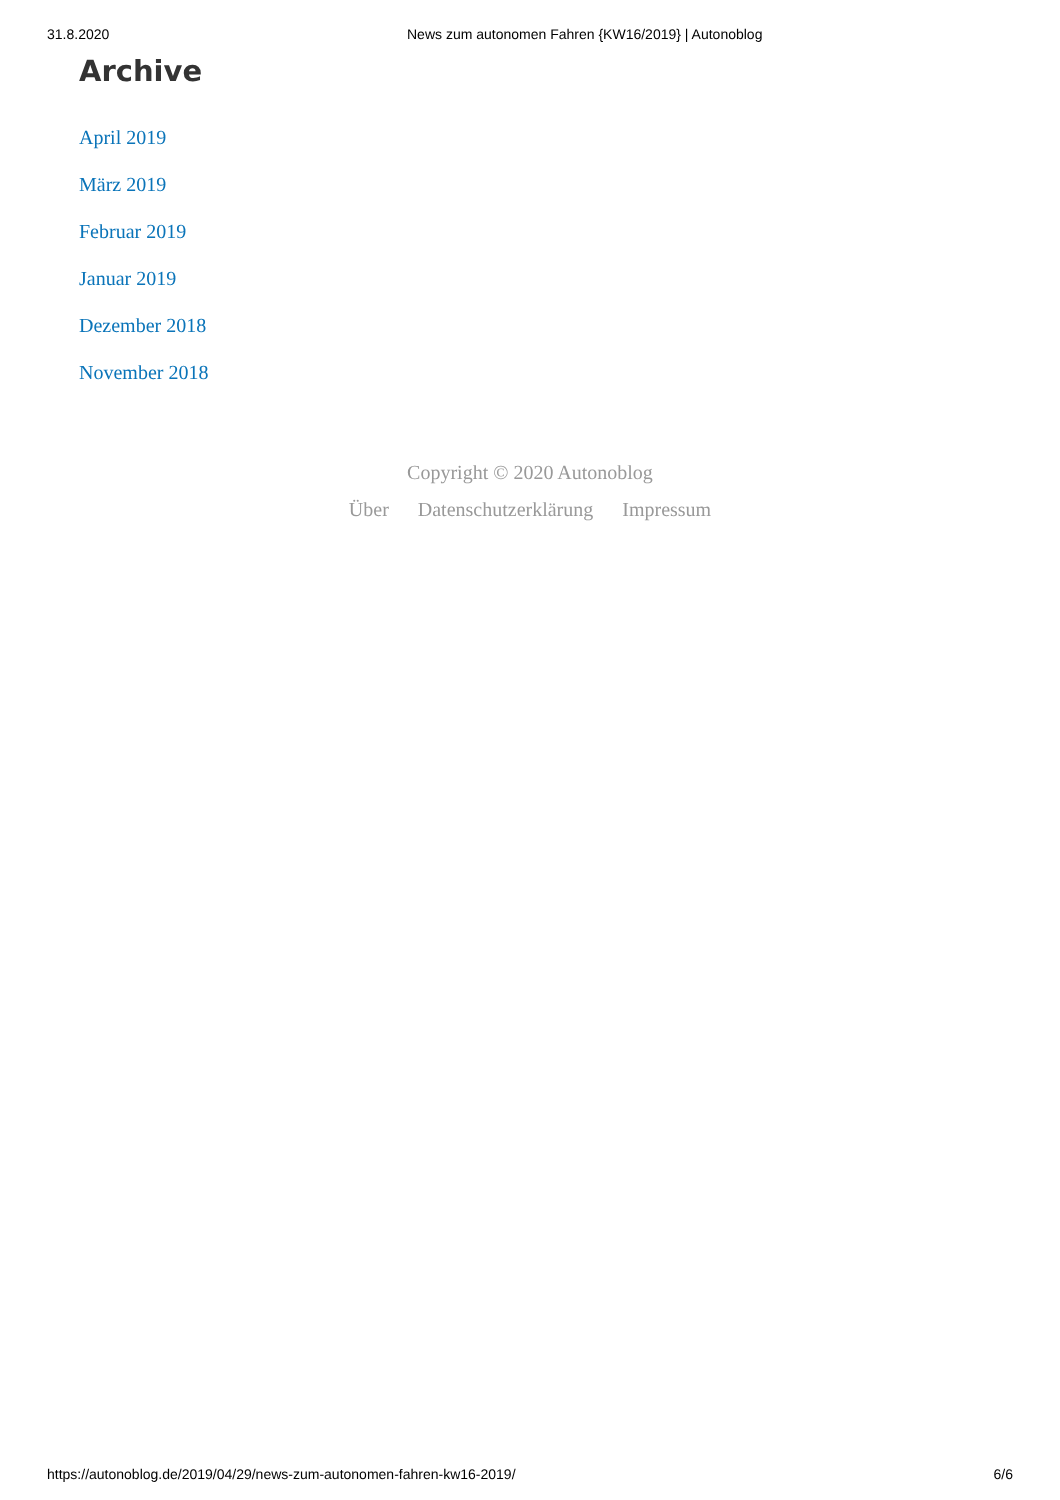31.8.2020 News zum autonomen Fahren {KW16/2019} | Autonoblog
Archive
April 2019
März 2019
Februar 2019
Januar 2019
Dezember 2018
November 2018
Copyright © 2020 Autonoblog
Über Datenschutzerklärung Impressum
https://autonoblog.de/2019/04/29/news-zum-autonomen-fahren-kw16-2019/
6/6